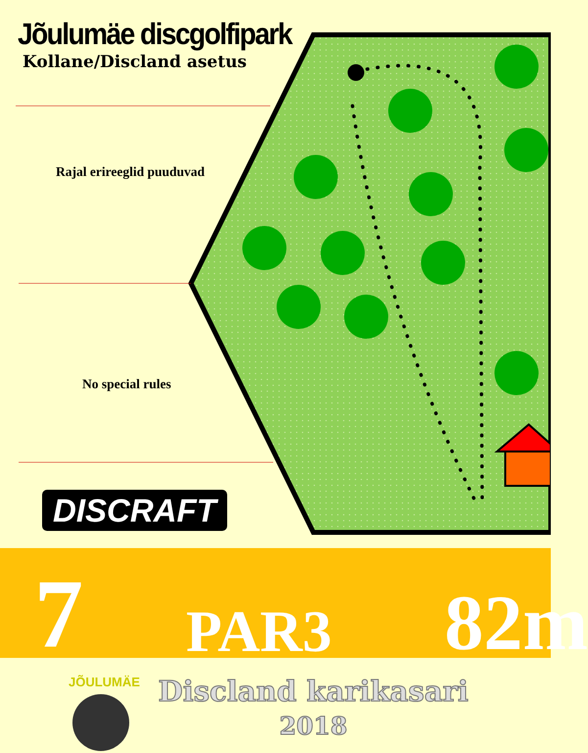Jõulumäe discgolfipark
Kollane/Discland asetus
Rajal erireeglid puuduvad
No special rules
DISCRAFT
7 PAR3 82m
JÕULUMÄE
Discland karikasari
2018